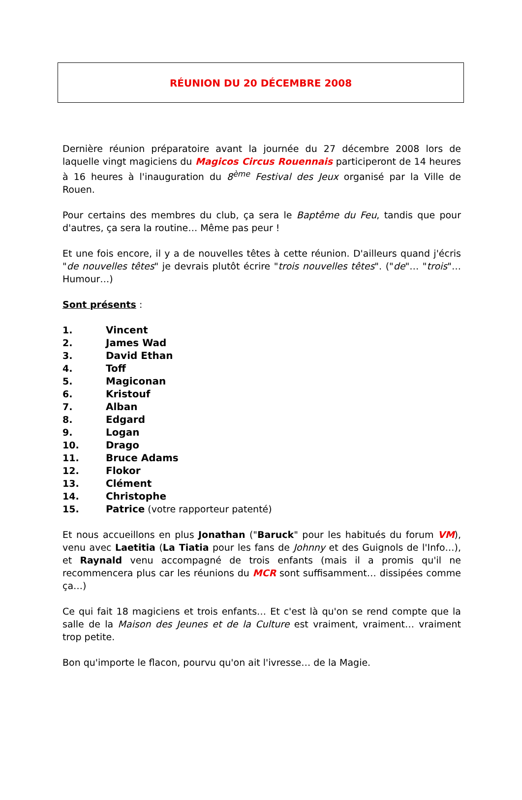RÉUNION DU 20 DÉCEMBRE 2008
Dernière réunion préparatoire avant la journée du 27 décembre 2008 lors de laquelle vingt magiciens du Magicos Circus Rouennais participeront de 14 heures à 16 heures à l'inauguration du 8<sup>ème</sup> Festival des Jeux organisé par la Ville de Rouen.
Pour certains des membres du club, ça sera le Baptême du Feu, tandis que pour d'autres, ça sera la routine… Même pas peur !
Et une fois encore, il y a de nouvelles têtes à cette réunion. D'ailleurs quand j'écris "de nouvelles têtes" je devrais plutôt écrire "trois nouvelles têtes". ("de"… "trois"… Humour…)
Sont présents :
1. Vincent
2. James Wad
3. David Ethan
4. Toff
5. Magiconan
6. Kristouf
7. Alban
8. Edgard
9. Logan
10. Drago
11. Bruce Adams
12. Flokor
13. Clément
14. Christophe
15. Patrice (votre rapporteur patenté)
Et nous accueillons en plus Jonathan ("Baruck" pour les habitués du forum VM), venu avec Laetitia (La Tiatia pour les fans de Johnny et des Guignols de l'Info…), et Raynald venu accompagné de trois enfants (mais il a promis qu'il ne recommencera plus car les réunions du MCR sont suffisamment… dissipées comme ça…)
Ce qui fait 18 magiciens et trois enfants… Et c'est là qu'on se rend compte que la salle de la Maison des Jeunes et de la Culture est vraiment, vraiment… vraiment trop petite.
Bon qu'importe le flacon, pourvu qu'on ait l'ivresse… de la Magie.